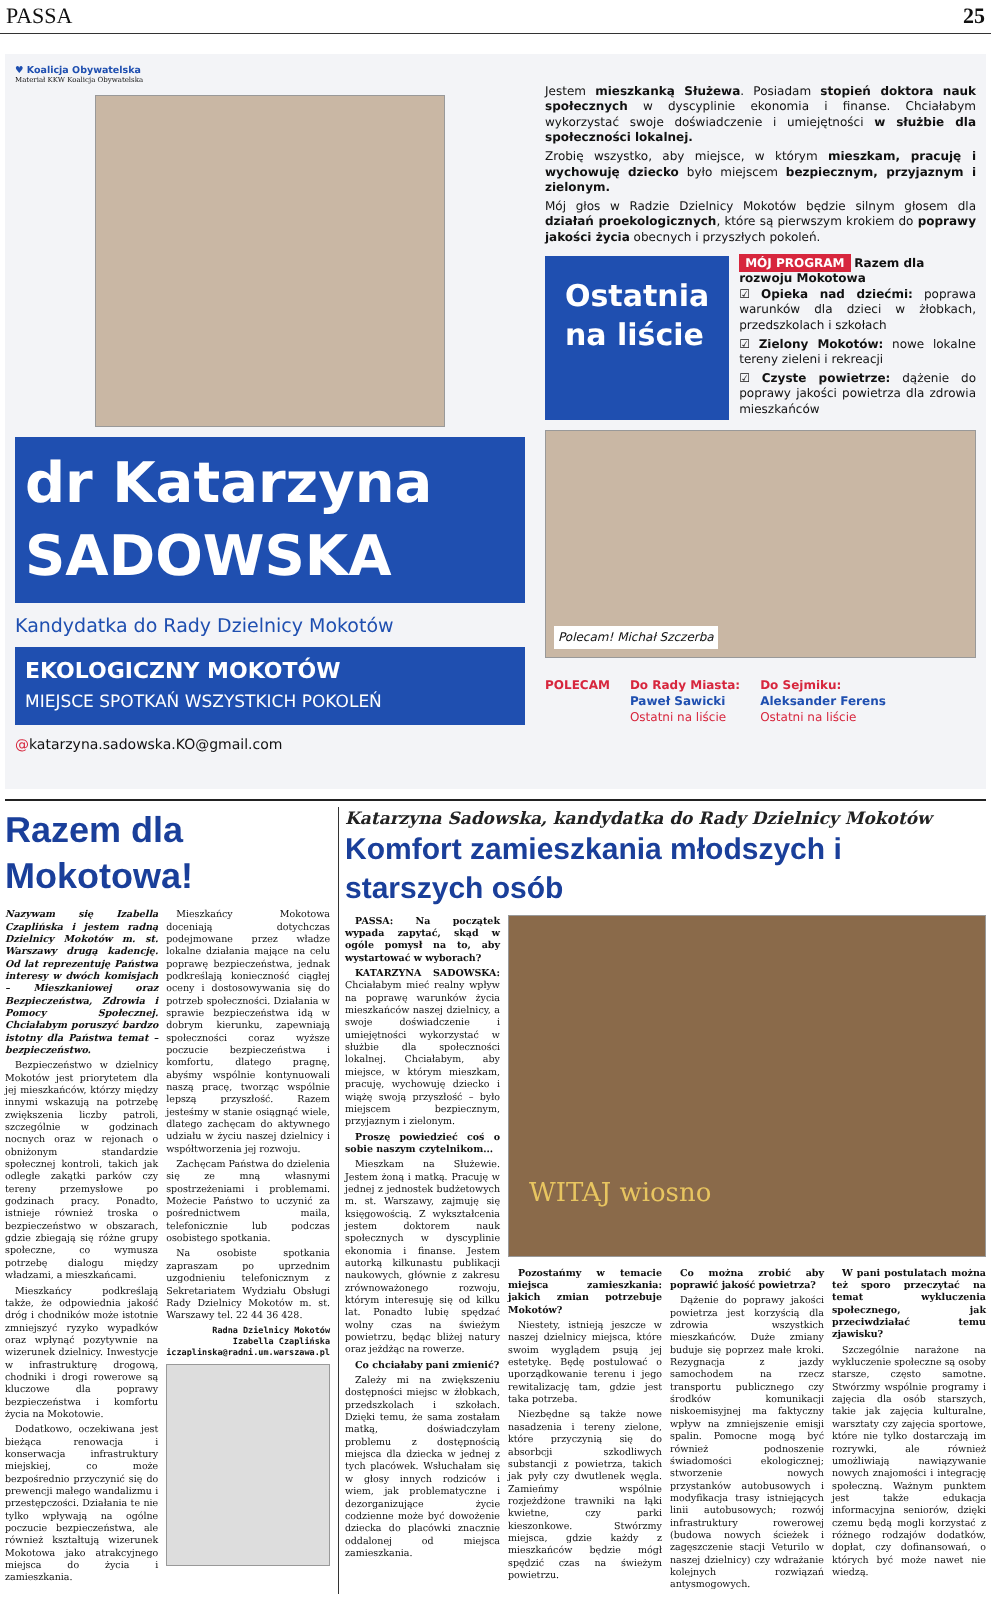PASSA 25
♥ Koalicja Obywatelska
Materiał KKW Koalicja Obywatelska
dr Katarzyna
SADOWSKA
Kandydatka do Rady Dzielnicy Mokotów
EKOLOGICZNY MOKOTÓW
MIEJSCE SPOTKAŃ WSZYSTKICH POKOLEŃ
@katarzyna.sadowska.KO@gmail.com
Jestem mieszkanką Służewa. Posiadam stopień doktora nauk społecznych w dyscyplinie ekonomia i finanse. Chciałabym wykorzystać swoje doświadczenie i umiejętności w służbie dla społeczności lokalnej.
Zrobię wszystko, aby miejsce, w którym mieszkam, pracuję i wychowuję dziecko było miejscem bezpiecznym, przyjaznym i zielonym.
Mój głos w Radzie Dzielnicy Mokotów będzie silnym głosem dla działań proekologicznych, które są pierwszym krokiem do poprawy jakości życia obecnych i przyszłych pokoleń.
Ostatnia na liście
MÓJ PROGRAM Razem dla rozwoju Mokotowa
☑ Opieka nad dziećmi: poprawa warunków dla dzieci w żłobkach, przedszkolach i szkołach
☑ Zielony Mokotów: nowe lokalne tereny zieleni i rekreacji
☑ Czyste powietrze: dążenie do poprawy jakości powietrza dla zdrowia mieszkańców
Polecam! Michał Szczerba
POLECAM Do Rady Miasta:
Paweł Sawicki
Ostatni na liście
Do Sejmiku:
Aleksander Ferens
Ostatni na liście
Razem dla Mokotowa!
Nazywam się Izabella Czaplińska i jestem radną Dzielnicy Mokotów m. st. Warszawy drugą kadencję. Od lat reprezentuję Państwa interesy w dwóch komisjach – Mieszkaniowej oraz Bezpieczeństwa, Zdrowia i Pomocy Społecznej. Chciałabym poruszyć bardzo istotny dla Państwa temat – bezpieczeństwo.
Bezpieczeństwo w dzielnicy Mokotów jest priorytetem dla jej mieszkańców, którzy między innymi wskazują na potrzebę zwiększenia liczby patroli, szczególnie w godzinach nocnych oraz w rejonach o obniżonym standardzie społecznej kontroli, takich jak odległe zakątki parków czy tereny przemysłowe po godzinach pracy. Ponadto, istnieje również troska o bezpieczeństwo w obszarach, gdzie zbiegają się różne grupy społeczne, co wymusza potrzebę dialogu między władzami, a mieszkańcami.
Mieszkańcy podkreślają także, że odpowiednia jakość dróg i chodników może istotnie zmniejszyć ryzyko wypadków oraz wpłynąć pozytywnie na wizerunek dzielnicy. Inwestycje w infrastrukturę drogową, chodniki i drogi rowerowe są kluczowe dla poprawy bezpieczeństwa i komfortu życia na Mokotowie.
Dodatkowo, oczekiwana jest bieżąca renowacja i konserwacja infrastruktury miejskiej, co może bezpośrednio przyczynić się do prewencji małego wandalizmu i przestępczości. Działania te nie tylko wpływają na ogólne poczucie bezpieczeństwa, ale również kształtują wizerunek Mokotowa jako atrakcyjnego miejsca do życia i zamieszkania.
Mieszkańcy Mokotowa doceniają dotychczas podejmowane przez władze lokalne działania mające na celu poprawę bezpieczeństwa, jednak podkreślają konieczność ciągłej oceny i dostosowywania się do potrzeb społeczności. Działania w sprawie bezpieczeństwa idą w dobrym kierunku, zapewniają społeczności coraz wyższe poczucie bezpieczeństwa i komfortu, dlatego pragnę, abyśmy wspólnie kontynuowali naszą pracę, tworząc wspólnie lepszą przyszłość. Razem jesteśmy w stanie osiągnąć wiele, dlatego zachęcam do aktywnego udziału w życiu naszej dzielnicy i współtworzenia jej rozwoju.
Zachęcam Państwa do dzielenia się ze mną własnymi spostrzeżeniami i problemami. Możecie Państwo to uczynić za pośrednictwem maila, telefonicznie lub podczas osobistego spotkania.
Na osobiste spotkania zapraszam po uprzednim uzgodnieniu telefonicznym z Sekretariatem Wydziału Obsługi Rady Dzielnicy Mokotów m. st. Warszawy tel. 22 44 36 428.
Radna Dzielnicy Mokotów
Izabella Czaplińska
iczaplinska@radni.um.warszawa.pl
Katarzyna Sadowska, kandydatka do Rady Dzielnicy Mokotów
Komfort zamieszkania młodszych i starszych osób
PASSA: Na początek wypada zapytać, skąd w ogóle pomysł na to, aby wystartować w wyborach?
KATARZYNA SADOWSKA: Chciałabym mieć realny wpływ na poprawę warunków życia mieszkańców naszej dzielnicy, a swoje doświadczenie i umiejętności wykorzystać w służbie dla społeczności lokalnej. Chciałabym, aby miejsce, w którym mieszkam, pracuję, wychowuję dziecko i wiążę swoją przyszłość – było miejscem bezpiecznym, przyjaznym i zielonym.
Proszę powiedzieć coś o sobie naszym czytelnikom...
Mieszkam na Służewie. Jestem żoną i matką. Pracuję w jednej z jednostek budżetowych m. st. Warszawy, zajmuję się księgowością. Z wykształcenia jestem doktorem nauk społecznych w dyscyplinie ekonomia i finanse. Jestem autorką kilkunastu publikacji naukowych, głównie z zakresu zrównoważonego rozwoju, którym interesuję się od kilku lat. Ponadto lubię spędzać wolny czas na świeżym powietrzu, będąc bliżej natury oraz jeżdżąc na rowerze.
Co chciałaby pani zmienić?
Zależy mi na zwiększeniu dostępności miejsc w żłobkach, przedszkolach i szkołach. Dzięki temu, że sama zostałam matką, doświadczyłam problemu z dostępnością miejsca dla dziecka w jednej z tych placówek. Wsłuchałam się w głosy innych rodziców i wiem, jak problematyczne i dezorganizujące życie codzienne może być dowożenie dziecka do placówki znacznie oddalonej od miejsca zamieszkania.
WITAJ wiosno
Pozostańmy w temacie miejsca zamieszkania: jakich zmian potrzebuje Mokotów?
Niestety, istnieją jeszcze w naszej dzielnicy miejsca, które swoim wyglądem psują jej estetykę. Będę postulować o uporządkowanie terenu i jego rewitalizację tam, gdzie jest taka potrzeba.
Niezbędne są także nowe nasadzenia i tereny zielone, które przyczynią się do absorbcji szkodliwych substancji z powietrza, takich jak pyły czy dwutlenek węgla. Zamieńmy wspólnie rozjeżdżone trawniki na łąki kwietne, czy parki kieszonkowe. Stwórzmy miejsca, gdzie każdy z mieszkańców będzie mógł spędzić czas na świeżym powietrzu.
Co można zrobić aby poprawić jakość powietrza?
Dążenie do poprawy jakości powietrza jest korzyścią dla zdrowia wszystkich mieszkańców. Duże zmiany buduje się poprzez małe kroki. Rezygnacja z jazdy samochodem na rzecz transportu publicznego czy środków komunikacji niskoemisyjnej ma faktyczny wpływ na zmniejszenie emisji spalin. Pomocne mogą być również podnoszenie świadomości ekologicznej; stworzenie nowych przystanków autobusowych i modyfikacja trasy istniejących linii autobusowych; rozwój infrastruktury rowerowej (budowa nowych ścieżek i zagęszczenie stacji Veturilo w naszej dzielnicy) czy wdrażanie kolejnych rozwiązań antysmogowych.
W pani postulatach można też sporo przeczytać na temat wykluczenia społecznego, jak przeciwdziałać temu zjawisku?
Szczególnie narażone na wykluczenie społeczne są osoby starsze, często samotne. Stwórzmy wspólnie programy i zajęcia dla osób starszych, takie jak zajęcia kulturalne, warsztaty czy zajęcia sportowe, które nie tylko dostarczają im rozrywki, ale również umożliwiają nawiązywanie nowych znajomości i integrację społeczną. Ważnym punktem jest także edukacja informacyjna seniorów, dzięki czemu będą mogli korzystać z różnego rodzajów dodatków, dopłat, czy dofinansowań, o których być może nawet nie wiedzą.